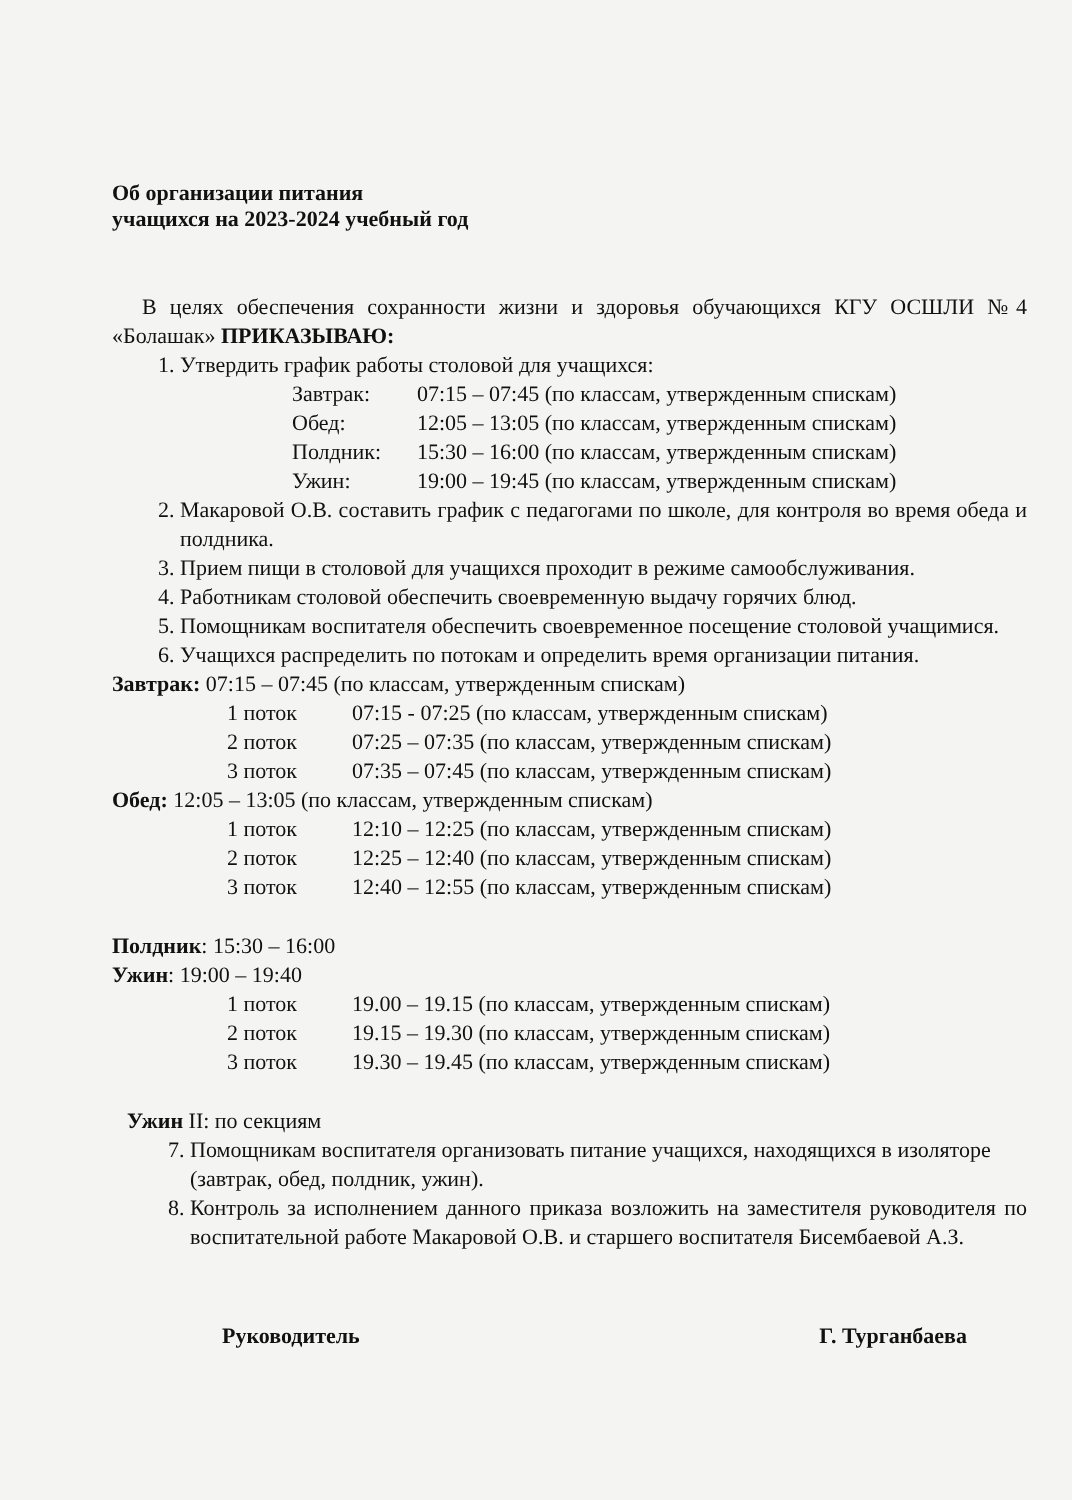Об организации питания
учащихся на 2023-2024 учебный год
В целях обеспечения сохранности жизни и здоровья обучающихся КГУ ОСШЛИ №4 «Болашак» ПРИКАЗЫВАЮ:
1. Утвердить график работы столовой для учащихся:
Завтрак: 07:15 – 07:45 (по классам, утвержденным спискам)
Обед: 12:05 – 13:05 (по классам, утвержденным спискам)
Полдник: 15:30 – 16:00 (по классам, утвержденным спискам)
Ужин: 19:00 – 19:45 (по классам, утвержденным спискам)
2. Макаровой О.В. составить график с педагогами по школе, для контроля во время обеда и полдника.
3. Прием пищи в столовой для учащихся проходит в режиме самообслуживания.
4. Работникам столовой обеспечить своевременную выдачу горячих блюд.
5. Помощникам воспитателя обеспечить своевременное посещение столовой учащимися.
6. Учащихся распределить по потокам и определить время организации питания.
Завтрак: 07:15 – 07:45 (по классам, утвержденным спискам)
1 поток 07:15 - 07:25 (по классам, утвержденным спискам)
2 поток 07:25 – 07:35 (по классам, утвержденным спискам)
3 поток 07:35 – 07:45 (по классам, утвержденным спискам)
Обед: 12:05 – 13:05 (по классам, утвержденным спискам)
1 поток 12:10 – 12:25 (по классам, утвержденным спискам)
2 поток 12:25 – 12:40 (по классам, утвержденным спискам)
3 поток 12:40 – 12:55 (по классам, утвержденным спискам)
Полдник: 15:30 – 16:00
Ужин: 19:00 – 19:40
1 поток 19.00 – 19.15 (по классам, утвержденным спискам)
2 поток 19.15 – 19.30 (по классам, утвержденным спискам)
3 поток 19.30 – 19.45 (по классам, утвержденным спискам)
Ужин II: по секциям
7. Помощникам воспитателя организовать питание учащихся, находящихся в изоляторе (завтрак, обед, полдник, ужин).
8. Контроль за исполнением данного приказа возложить на заместителя руководителя по воспитательной работе Макаровой О.В. и старшего воспитателя Бисембаевой А.З.
Руководитель Г. Турганбаева